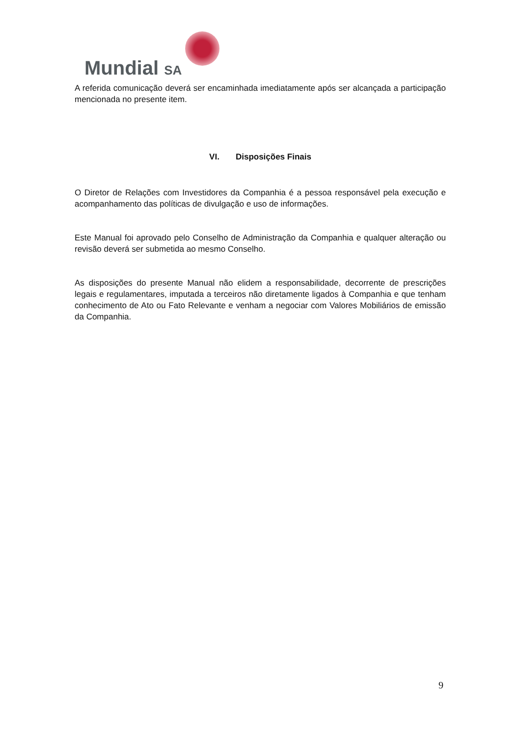Mundial SA
A referida comunicação deverá ser encaminhada imediatamente após ser alcançada a participação mencionada no presente item.
VI. Disposições Finais
O Diretor de Relações com Investidores da Companhia é a pessoa responsável pela execução e acompanhamento das políticas de divulgação e uso de informações.
Este Manual foi aprovado pelo Conselho de Administração da Companhia e qualquer alteração ou revisão deverá ser submetida ao mesmo Conselho.
As disposições do presente Manual não elidem a responsabilidade, decorrente de prescrições legais e regulamentares, imputada a terceiros não diretamente ligados à Companhia e que tenham conhecimento de Ato ou Fato Relevante e venham a negociar com Valores Mobiliários de emissão da Companhia.
9